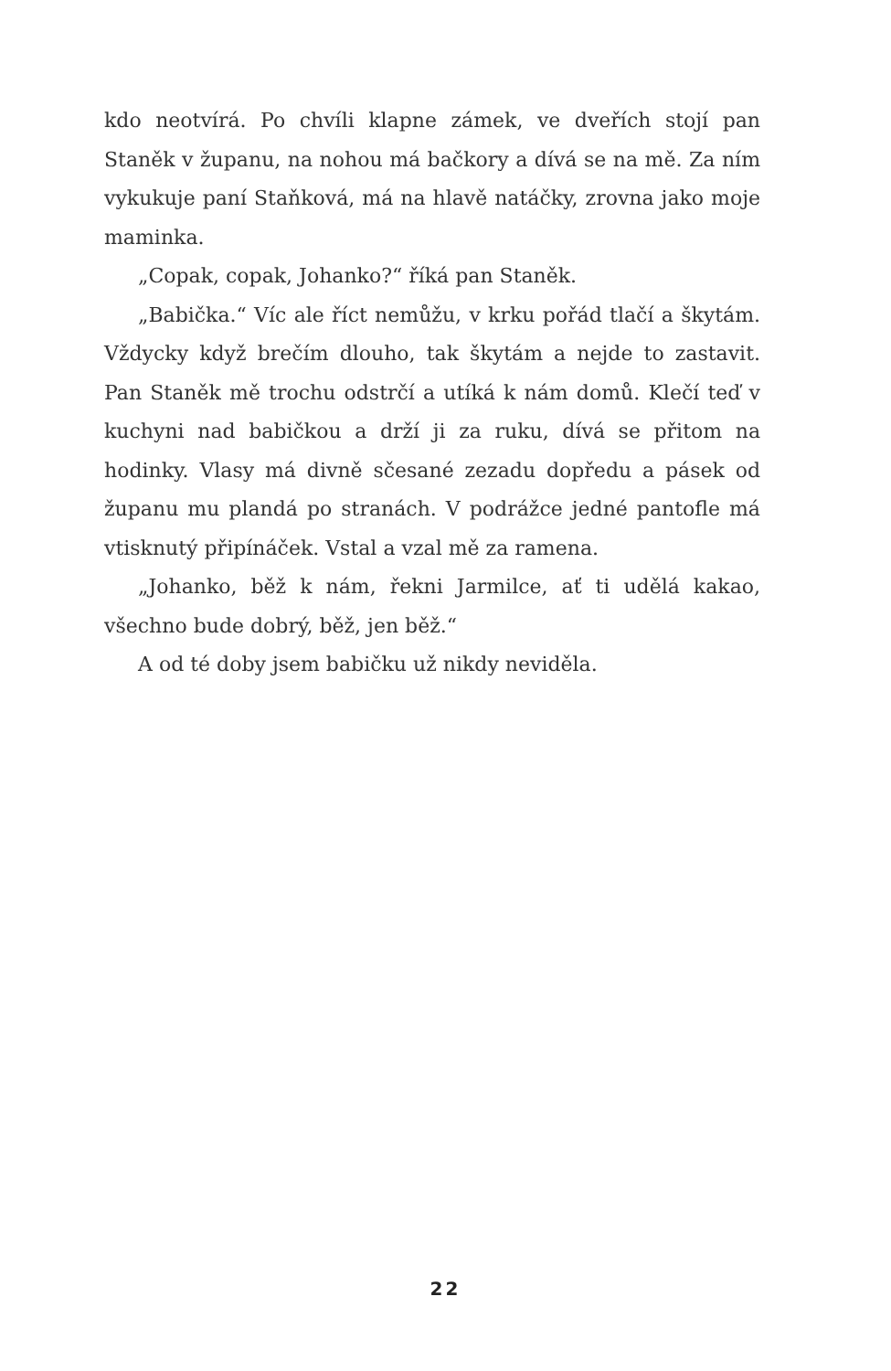kdo neotvírá. Po chvíli klapne zámek, ve dveřích stojí pan Staněk v županu, na nohou má bačkory a dívá se na mě. Za ním vykukuje paní Staňková, má na hlavě natáčky, zrovna jako moje maminka.
„Copak, copak, Johanko?“ říká pan Staněk.
„Babička.“ Víc ale říct nemůžu, v krku pořád tlačí a škytám. Vždycky když brečím dlouho, tak škytám a nejde to zastavit. Pan Staněk mě trochu odstrčí a utíká k nám domů. Klečí teď v kuchyni nad babičkou a drží ji za ruku, dívá se přitom na hodinky. Vlasy má divně sčesané zezadu dopředu a pásek od županu mu plandá po stranách. V podrážce jedné pantofle má vtisknutý připínáček. Vstal a vzal mě za ramena.
„Johanko, běž k nám, řekni Jarmilce, ať ti udělá kakao, všechno bude dobrý, běž, jen běž.“
A od té doby jsem babičku už nikdy neviděla.
22